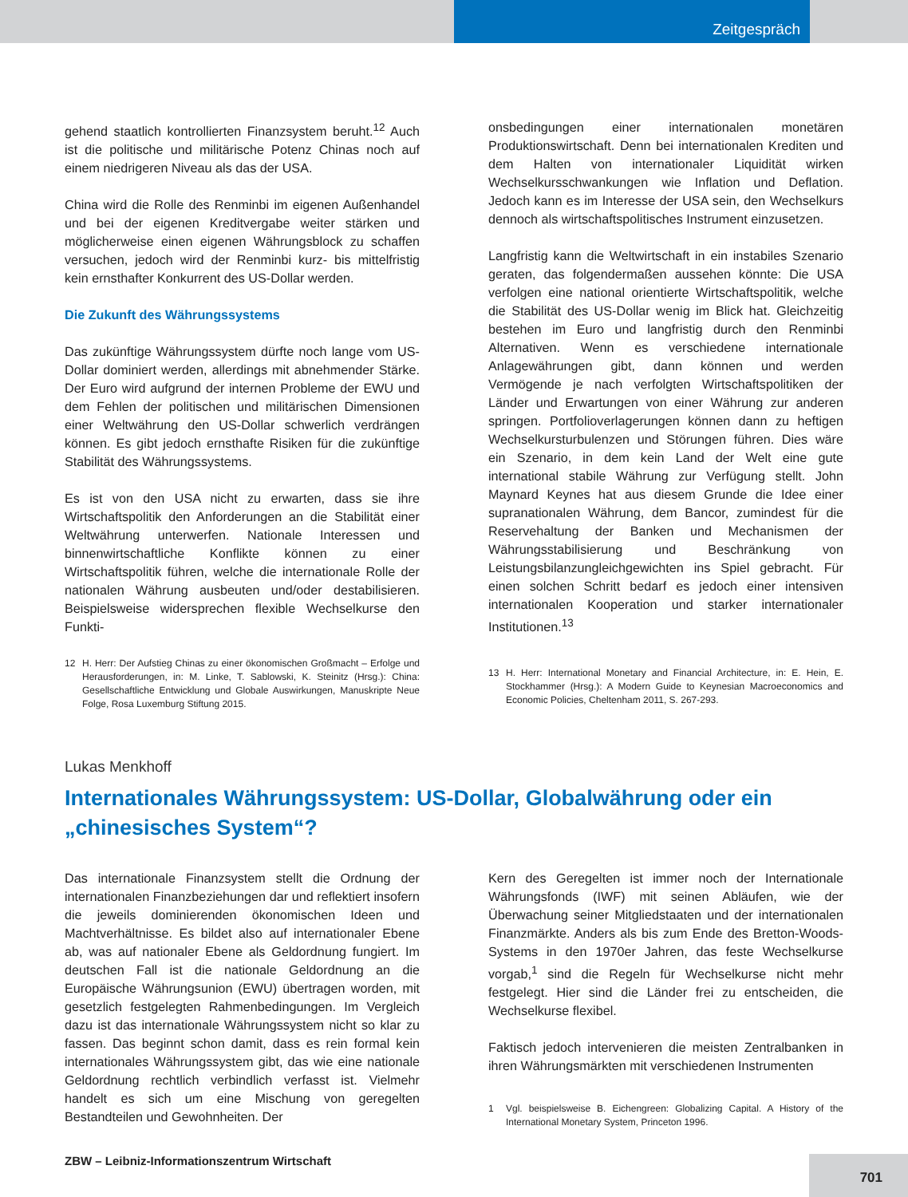Zeitgespräch
gehend staatlich kontrollierten Finanzsystem beruht.<sup>12</sup> Auch ist die politische und militärische Potenz Chinas noch auf einem niedrigeren Niveau als das der USA.
China wird die Rolle des Renminbi im eigenen Außenhandel und bei der eigenen Kreditvergabe weiter stärken und möglicherweise einen eigenen Währungsblock zu schaffen versuchen, jedoch wird der Renminbi kurz- bis mittelfristig kein ernsthafter Konkurrent des US-Dollar werden.
Die Zukunft des Währungssystems
Das zukünftige Währungssystem dürfte noch lange vom US-Dollar dominiert werden, allerdings mit abnehmender Stärke. Der Euro wird aufgrund der internen Probleme der EWU und dem Fehlen der politischen und militärischen Dimensionen einer Weltwährung den US-Dollar schwerlich verdrängen können. Es gibt jedoch ernsthafte Risiken für die zukünftige Stabilität des Währungssystems.
Es ist von den USA nicht zu erwarten, dass sie ihre Wirtschaftspolitik den Anforderungen an die Stabilität einer Weltwährung unterwerfen. Nationale Interessen und binnenwirtschaftliche Konflikte können zu einer Wirtschaftspolitik führen, welche die internationale Rolle der nationalen Währung ausbeuten und/oder destabilisieren. Beispielsweise widersprechen flexible Wechselkurse den Funkti-
12 H. Herr: Der Aufstieg Chinas zu einer ökonomischen Großmacht – Erfolge und Herausforderungen, in: M. Linke, T. Sablowski, K. Steinitz (Hrsg.): China: Gesellschaftliche Entwicklung und Globale Auswirkungen, Manuskripte Neue Folge, Rosa Luxemburg Stiftung 2015.
onsbedingungen einer internationalen monetären Produktionswirtschaft. Denn bei internationalen Krediten und dem Halten von internationaler Liquidität wirken Wechselkursschwankungen wie Inflation und Deflation. Jedoch kann es im Interesse der USA sein, den Wechselkurs dennoch als wirtschaftspolitisches Instrument einzusetzen.
Langfristig kann die Weltwirtschaft in ein instabiles Szenario geraten, das folgendermaßen aussehen könnte: Die USA verfolgen eine national orientierte Wirtschaftspolitik, welche die Stabilität des US-Dollar wenig im Blick hat. Gleichzeitig bestehen im Euro und langfristig durch den Renminbi Alternativen. Wenn es verschiedene internationale Anlagewährungen gibt, dann können und werden Vermögende je nach verfolgten Wirtschaftspolitiken der Länder und Erwartungen von einer Währung zur anderen springen. Portfolioverlagerungen können dann zu heftigen Wechselkursturbulenzen und Störungen führen. Dies wäre ein Szenario, in dem kein Land der Welt eine gute international stabile Währung zur Verfügung stellt. John Maynard Keynes hat aus diesem Grunde die Idee einer supranationalen Währung, dem Bancor, zumindest für die Reservehaltung der Banken und Mechanismen der Währungsstabilisierung und Beschränkung von Leistungsbilanzungleichgewichten ins Spiel gebracht. Für einen solchen Schritt bedarf es jedoch einer intensiven internationalen Kooperation und starker internationaler Institutionen.<sup>13</sup>
13 H. Herr: International Monetary and Financial Architecture, in: E. Hein, E. Stockhammer (Hrsg.): A Modern Guide to Keynesian Macroeconomics and Economic Policies, Cheltenham 2011, S. 267-293.
Lukas Menkhoff
Internationales Währungssystem: US-Dollar, Globalwährung oder ein „chinesisches System“?
Das internationale Finanzsystem stellt die Ordnung der internationalen Finanzbeziehungen dar und reflektiert insofern die jeweils dominierenden ökonomischen Ideen und Machtverhältnisse. Es bildet also auf internationaler Ebene ab, was auf nationaler Ebene als Geldordnung fungiert. Im deutschen Fall ist die nationale Geldordnung an die Europäische Währungsunion (EWU) übertragen worden, mit gesetzlich festgelegten Rahmenbedingungen. Im Vergleich dazu ist das internationale Währungssystem nicht so klar zu fassen. Das beginnt schon damit, dass es rein formal kein internationales Währungssystem gibt, das wie eine nationale Geldordnung rechtlich verbindlich verfasst ist. Vielmehr handelt es sich um eine Mischung von geregelten Bestandteilen und Gewohnheiten. Der
Kern des Geregelten ist immer noch der Internationale Währungsfonds (IWF) mit seinen Abläufen, wie der Überwachung seiner Mitgliedstaaten und der internationalen Finanzmärkte. Anders als bis zum Ende des Bretton-Woods-Systems in den 1970er Jahren, das feste Wechselkurse vorgab,<sup>1</sup> sind die Regeln für Wechselkurse nicht mehr festgelegt. Hier sind die Länder frei zu entscheiden, die Wechselkurse flexibel.
Faktisch jedoch intervenieren die meisten Zentralbanken in ihren Währungsmärkten mit verschiedenen Instrumenten
1 Vgl. beispielsweise B. Eichengreen: Globalizing Capital. A History of the International Monetary System, Princeton 1996.
ZBW – Leibniz-Informationszentrum Wirtschaft
701